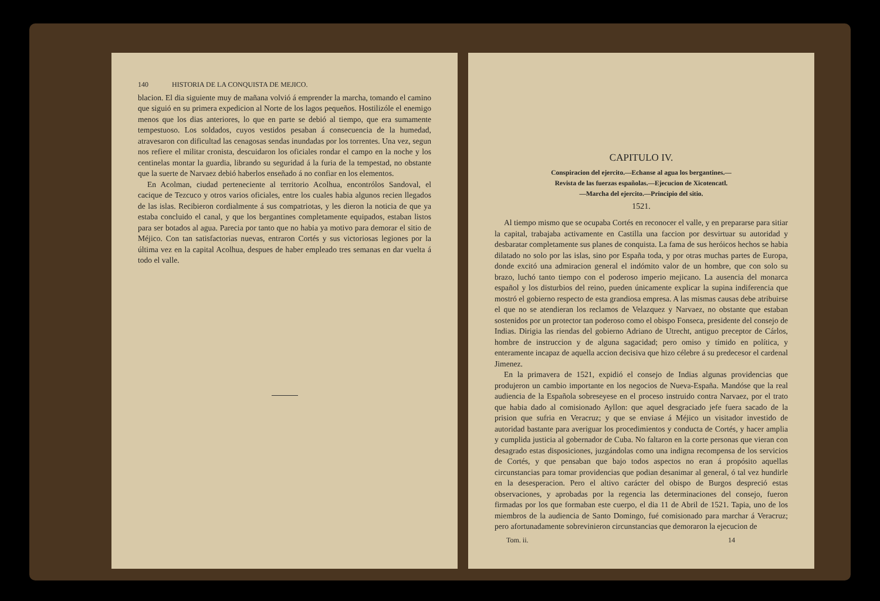140 HISTORIA DE LA CONQUISTA DE MEJICO.
blacion. El dia siguiente muy de mañana volvió á emprender la marcha, tomando el camino que siguió en su primera expedicion al Norte de los lagos pequeños. Hostilizóle el enemigo menos que los dias anteriores, lo que en parte se debió al tiempo, que era sumamente tempestuoso. Los soldados, cuyos vestidos pesaban á consecuencia de la humedad, atravesaron con dificultad las cenagosas sendas inundadas por los torrentes. Una vez, segun nos refiere el militar cronista, descuidaron los oficiales rondar el campo en la noche y los centinelas montar la guardia, librando su seguridad á la furia de la tempestad, no obstante que la suerte de Narvaez debió haberlos enseñado á no confiar en los elementos.
En Acolman, ciudad perteneciente al territorio Acolhua, encontrólos Sandoval, el cacique de Tezcuco y otros varios oficiales, entre los cuales habia algunos recien llegados de las islas. Recibieron cordialmente á sus compatriotas, y les dieron la noticia de que ya estaba concluido el canal, y que los bergantines completamente equipados, estaban listos para ser botados al agua. Parecia por tanto que no habia ya motivo para demorar el sitio de Méjico. Con tan satisfactorias nuevas, entraron Cortés y sus victoriosas legiones por la última vez en la capital Acolhua, despues de haber empleado tres semanas en dar vuelta á todo el valle.
CAPITULO IV.
Conspiracion del ejercito.—Echanse al agua los bergantines.—
Revista de las fuerzas españolas.—Ejecucion de Xicotencatl.
—Marcha del ejercito.—Principio del sitio.
1521.
Al tiempo mismo que se ocupaba Cortés en reconocer el valle, y en prepararse para sitiar la capital, trabajaba activamente en Castilla una faccion por desvirtuar su autoridad y desbaratar completamente sus planes de conquista. La fama de sus heróicos hechos se habia dilatado no solo por las islas, sino por España toda, y por otras muchas partes de Europa, donde excitó una admiracion general el indómito valor de un hombre, que con solo su brazo, luchó tanto tiempo con el poderoso imperio mejicano. La ausencia del monarca español y los disturbios del reino, pueden únicamente explicar la supina indiferencia que mostró el gobierno respecto de esta grandiosa empresa. A las mismas causas debe atribuirse el que no se atendieran los reclamos de Velazquez y Narvaez, no obstante que estaban sostenidos por un protector tan poderoso como el obispo Fonseca, presidente del consejo de Indias. Dirigia las riendas del gobierno Adriano de Utrecht, antiguo preceptor de Cárlos, hombre de instruccion y de alguna sagacidad; pero omiso y tímido en política, y enteramente incapaz de aquella accion decisiva que hizo célebre á su predecesor el cardenal Jimenez.
En la primavera de 1521, expidió el consejo de Indias algunas providencias que produjeron un cambio importante en los negocios de Nueva-España. Mandóse que la real audiencia de la Española sobreseyese en el proceso instruido contra Narvaez, por el trato que habia dado al comisionado Ayllon: que aquel desgraciado jefe fuera sacado de la prision que sufria en Veracruz; y que se enviase á Méjico un visitador investido de autoridad bastante para averiguar los procedimientos y conducta de Cortés, y hacer amplia y cumplida justicia al gobernador de Cuba. No faltaron en la corte personas que vieran con desagrado estas disposiciones, juzgándolas como una indigna recompensa de los servicios de Cortés, y que pensaban que bajo todos aspectos no eran á propósito aquellas circunstancias para tomar providencias que podian desanimar al general, ó tal vez hundirle en la desesperacion. Pero el altivo carácter del obispo de Burgos despreció estas observaciones, y aprobadas por la regencia las determinaciones del consejo, fueron firmadas por los que formaban este cuerpo, el dia 11 de Abril de 1521. Tapia, uno de los miembros de la audiencia de Santo Domingo, fué comisionado para marchar á Veracruz; pero afortunadamente sobrevinieron circunstancias que demoraron la ejecucion de
Tom. ii. 14